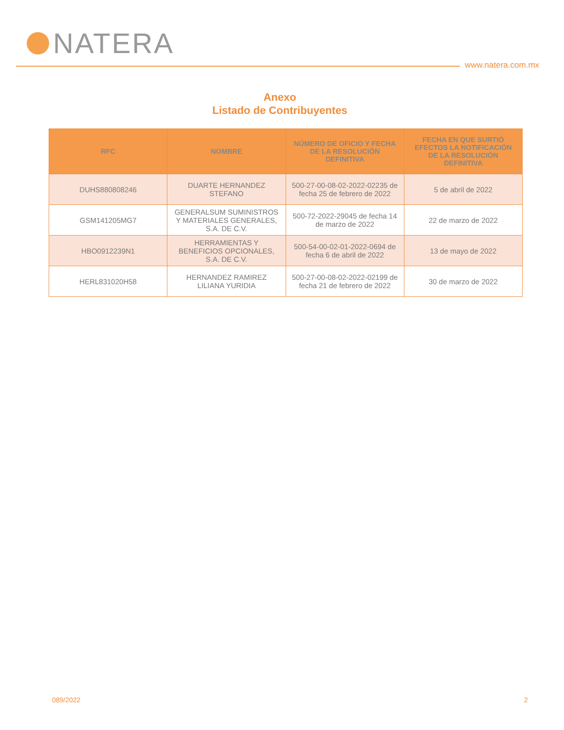NATERA
www.natera.com.mx
Anexo
Listado de Contribuyentes
| RFC | NOMBRE | NÚMERO DE OFICIO Y FECHA DE LA RESOLUCIÓN DEFINITIVA | FECHA EN QUE SURTIÓ EFECTOS LA NOTIFICACIÓN DE LA RESOLUCIÓN DEFINITIVA |
| --- | --- | --- | --- |
| DUHS880808246 | DUARTE HERNANDEZ STEFANO | 500-27-00-08-02-2022-02235 de fecha 25 de febrero de 2022 | 5 de abril de 2022 |
| GSM141205MG7 | GENERALSUM SUMINISTROS Y MATERIALES GENERALES, S.A. DE C.V. | 500-72-2022-29045 de fecha 14 de marzo de 2022 | 22 de marzo de 2022 |
| HBO0912239N1 | HERRAMIENTAS Y BENEFICIOS OPCIONALES, S.A. DE C.V. | 500-54-00-02-01-2022-0694 de fecha 6 de abril de 2022 | 13 de mayo de 2022 |
| HERL831020H58 | HERNANDEZ RAMIREZ LILIANA YURIDIA | 500-27-00-08-02-2022-02199 de fecha 21 de febrero de 2022 | 30 de marzo de 2022 |
089/2022 2